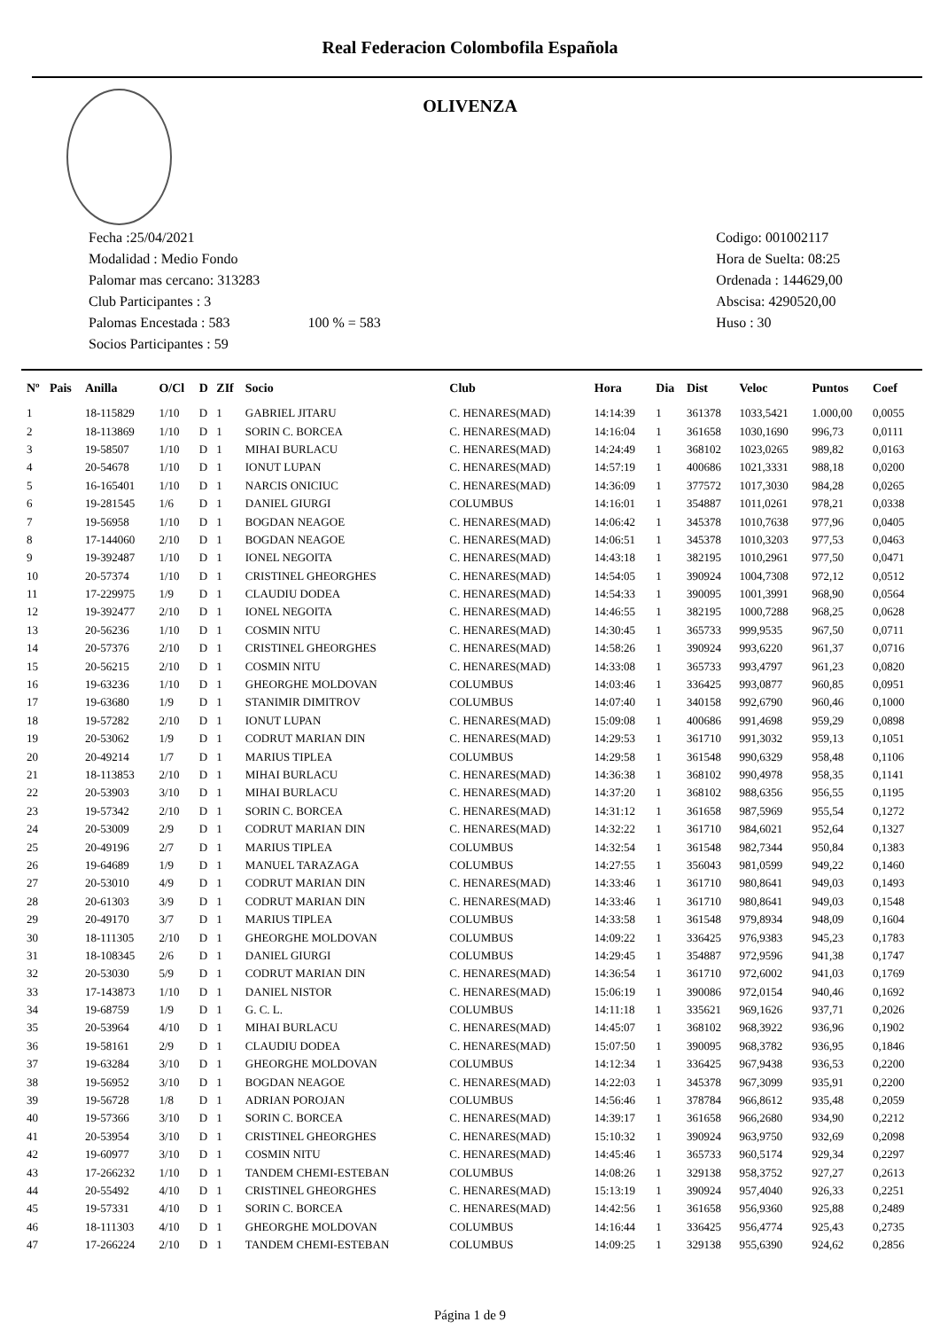Real Federacion Colombofila Española
OLIVENZA
Fecha :25/04/2021
Modalidad : Medio Fondo
Palomar mas cercano: 313283
Club Participantes : 3
Palomas Encestada : 583 100 % = 583
Socios Participantes : 59
Codigo: 001002117
Hora de Suelta: 08:25
Ordenada : 144629,00
Abscisa: 4290520,00
Huso : 30
| Nº | Pais | Anilla | O/Cl | D | ZIf | Socio | Club | Hora | Dia | Dist | Veloc | Puntos | Coef |
| --- | --- | --- | --- | --- | --- | --- | --- | --- | --- | --- | --- | --- | --- |
| 1 | | 18-115829 | 1/10 | D | 1 | GABRIEL JITARU | C. HENARES(MAD) | 14:14:39 | 1 | 361378 | 1033,5421 | 1.000,00 | 0,0055 |
| 2 | | 18-113869 | 1/10 | D | 1 | SORIN C. BORCEA | C. HENARES(MAD) | 14:16:04 | 1 | 361658 | 1030,1690 | 996,73 | 0,0111 |
| 3 | | 19-58507 | 1/10 | D | 1 | MIHAI BURLACU | C. HENARES(MAD) | 14:24:49 | 1 | 368102 | 1023,0265 | 989,82 | 0,0163 |
| 4 | | 20-54678 | 1/10 | D | 1 | IONUT LUPAN | C. HENARES(MAD) | 14:57:19 | 1 | 400686 | 1021,3331 | 988,18 | 0,0200 |
| 5 | | 16-165401 | 1/10 | D | 1 | NARCIS ONICIUC | C. HENARES(MAD) | 14:36:09 | 1 | 377572 | 1017,3030 | 984,28 | 0,0265 |
| 6 | | 19-281545 | 1/6 | D | 1 | DANIEL GIURGI | COLUMBUS | 14:16:01 | 1 | 354887 | 1011,0261 | 978,21 | 0,0338 |
| 7 | | 19-56958 | 1/10 | D | 1 | BOGDAN NEAGOE | C. HENARES(MAD) | 14:06:42 | 1 | 345378 | 1010,7638 | 977,96 | 0,0405 |
| 8 | | 17-144060 | 2/10 | D | 1 | BOGDAN NEAGOE | C. HENARES(MAD) | 14:06:51 | 1 | 345378 | 1010,3203 | 977,53 | 0,0463 |
| 9 | | 19-392487 | 1/10 | D | 1 | IONEL NEGOITA | C. HENARES(MAD) | 14:43:18 | 1 | 382195 | 1010,2961 | 977,50 | 0,0471 |
| 10 | | 20-57374 | 1/10 | D | 1 | CRISTINEL GHEORGHES | C. HENARES(MAD) | 14:54:05 | 1 | 390924 | 1004,7308 | 972,12 | 0,0512 |
| 11 | | 17-229975 | 1/9 | D | 1 | CLAUDIU DODEA | C. HENARES(MAD) | 14:54:33 | 1 | 390095 | 1001,3991 | 968,90 | 0,0564 |
| 12 | | 19-392477 | 2/10 | D | 1 | IONEL NEGOITA | C. HENARES(MAD) | 14:46:55 | 1 | 382195 | 1000,7288 | 968,25 | 0,0628 |
| 13 | | 20-56236 | 1/10 | D | 1 | COSMIN NITU | C. HENARES(MAD) | 14:30:45 | 1 | 365733 | 999,9535 | 967,50 | 0,0711 |
| 14 | | 20-57376 | 2/10 | D | 1 | CRISTINEL GHEORGHES | C. HENARES(MAD) | 14:58:26 | 1 | 390924 | 993,6220 | 961,37 | 0,0716 |
| 15 | | 20-56215 | 2/10 | D | 1 | COSMIN NITU | C. HENARES(MAD) | 14:33:08 | 1 | 365733 | 993,4797 | 961,23 | 0,0820 |
| 16 | | 19-63236 | 1/10 | D | 1 | GHEORGHE MOLDOVAN | COLUMBUS | 14:03:46 | 1 | 336425 | 993,0877 | 960,85 | 0,0951 |
| 17 | | 19-63680 | 1/9 | D | 1 | STANIMIR DIMITROV | COLUMBUS | 14:07:40 | 1 | 340158 | 992,6790 | 960,46 | 0,1000 |
| 18 | | 19-57282 | 2/10 | D | 1 | IONUT LUPAN | C. HENARES(MAD) | 15:09:08 | 1 | 400686 | 991,4698 | 959,29 | 0,0898 |
| 19 | | 20-53062 | 1/9 | D | 1 | CODRUT MARIAN DIN | C. HENARES(MAD) | 14:29:53 | 1 | 361710 | 991,3032 | 959,13 | 0,1051 |
| 20 | | 20-49214 | 1/7 | D | 1 | MARIUS TIPLEA | COLUMBUS | 14:29:58 | 1 | 361548 | 990,6329 | 958,48 | 0,1106 |
| 21 | | 18-113853 | 2/10 | D | 1 | MIHAI BURLACU | C. HENARES(MAD) | 14:36:38 | 1 | 368102 | 990,4978 | 958,35 | 0,1141 |
| 22 | | 20-53903 | 3/10 | D | 1 | MIHAI BURLACU | C. HENARES(MAD) | 14:37:20 | 1 | 368102 | 988,6356 | 956,55 | 0,1195 |
| 23 | | 19-57342 | 2/10 | D | 1 | SORIN C. BORCEA | C. HENARES(MAD) | 14:31:12 | 1 | 361658 | 987,5969 | 955,54 | 0,1272 |
| 24 | | 20-53009 | 2/9 | D | 1 | CODRUT MARIAN DIN | C. HENARES(MAD) | 14:32:22 | 1 | 361710 | 984,6021 | 952,64 | 0,1327 |
| 25 | | 20-49196 | 2/7 | D | 1 | MARIUS TIPLEA | COLUMBUS | 14:32:54 | 1 | 361548 | 982,7344 | 950,84 | 0,1383 |
| 26 | | 19-64689 | 1/9 | D | 1 | MANUEL TARAZAGA | COLUMBUS | 14:27:55 | 1 | 356043 | 981,0599 | 949,22 | 0,1460 |
| 27 | | 20-53010 | 4/9 | D | 1 | CODRUT MARIAN DIN | C. HENARES(MAD) | 14:33:46 | 1 | 361710 | 980,8641 | 949,03 | 0,1493 |
| 28 | | 20-61303 | 3/9 | D | 1 | CODRUT MARIAN DIN | C. HENARES(MAD) | 14:33:46 | 1 | 361710 | 980,8641 | 949,03 | 0,1548 |
| 29 | | 20-49170 | 3/7 | D | 1 | MARIUS TIPLEA | COLUMBUS | 14:33:58 | 1 | 361548 | 979,8934 | 948,09 | 0,1604 |
| 30 | | 18-111305 | 2/10 | D | 1 | GHEORGHE MOLDOVAN | COLUMBUS | 14:09:22 | 1 | 336425 | 976,9383 | 945,23 | 0,1783 |
| 31 | | 18-108345 | 2/6 | D | 1 | DANIEL GIURGI | COLUMBUS | 14:29:45 | 1 | 354887 | 972,9596 | 941,38 | 0,1747 |
| 32 | | 20-53030 | 5/9 | D | 1 | CODRUT MARIAN DIN | C. HENARES(MAD) | 14:36:54 | 1 | 361710 | 972,6002 | 941,03 | 0,1769 |
| 33 | | 17-143873 | 1/10 | D | 1 | DANIEL NISTOR | C. HENARES(MAD) | 15:06:19 | 1 | 390086 | 972,0154 | 940,46 | 0,1692 |
| 34 | | 19-68759 | 1/9 | D | 1 | G. C. L. | COLUMBUS | 14:11:18 | 1 | 335621 | 969,1626 | 937,71 | 0,2026 |
| 35 | | 20-53964 | 4/10 | D | 1 | MIHAI BURLACU | C. HENARES(MAD) | 14:45:07 | 1 | 368102 | 968,3922 | 936,96 | 0,1902 |
| 36 | | 19-58161 | 2/9 | D | 1 | CLAUDIU DODEA | C. HENARES(MAD) | 15:07:50 | 1 | 390095 | 968,3782 | 936,95 | 0,1846 |
| 37 | | 19-63284 | 3/10 | D | 1 | GHEORGHE MOLDOVAN | COLUMBUS | 14:12:34 | 1 | 336425 | 967,9438 | 936,53 | 0,2200 |
| 38 | | 19-56952 | 3/10 | D | 1 | BOGDAN NEAGOE | C. HENARES(MAD) | 14:22:03 | 1 | 345378 | 967,3099 | 935,91 | 0,2200 |
| 39 | | 19-56728 | 1/8 | D | 1 | ADRIAN POROJAN | COLUMBUS | 14:56:46 | 1 | 378784 | 966,8612 | 935,48 | 0,2059 |
| 40 | | 19-57366 | 3/10 | D | 1 | SORIN C. BORCEA | C. HENARES(MAD) | 14:39:17 | 1 | 361658 | 966,2680 | 934,90 | 0,2212 |
| 41 | | 20-53954 | 3/10 | D | 1 | CRISTINEL GHEORGHES | C. HENARES(MAD) | 15:10:32 | 1 | 390924 | 963,9750 | 932,69 | 0,2098 |
| 42 | | 19-60977 | 3/10 | D | 1 | COSMIN NITU | C. HENARES(MAD) | 14:45:46 | 1 | 365733 | 960,5174 | 929,34 | 0,2297 |
| 43 | | 17-266232 | 1/10 | D | 1 | TANDEM CHEMI-ESTEBAN | COLUMBUS | 14:08:26 | 1 | 329138 | 958,3752 | 927,27 | 0,2613 |
| 44 | | 20-55492 | 4/10 | D | 1 | CRISTINEL GHEORGHES | C. HENARES(MAD) | 15:13:19 | 1 | 390924 | 957,4040 | 926,33 | 0,2251 |
| 45 | | 19-57331 | 4/10 | D | 1 | SORIN C. BORCEA | C. HENARES(MAD) | 14:42:56 | 1 | 361658 | 956,9360 | 925,88 | 0,2489 |
| 46 | | 18-111303 | 4/10 | D | 1 | GHEORGHE MOLDOVAN | COLUMBUS | 14:16:44 | 1 | 336425 | 956,4774 | 925,43 | 0,2735 |
| 47 | | 17-266224 | 2/10 | D | 1 | TANDEM CHEMI-ESTEBAN | COLUMBUS | 14:09:25 | 1 | 329138 | 955,6390 | 924,62 | 0,2856 |
Página 1 de 9